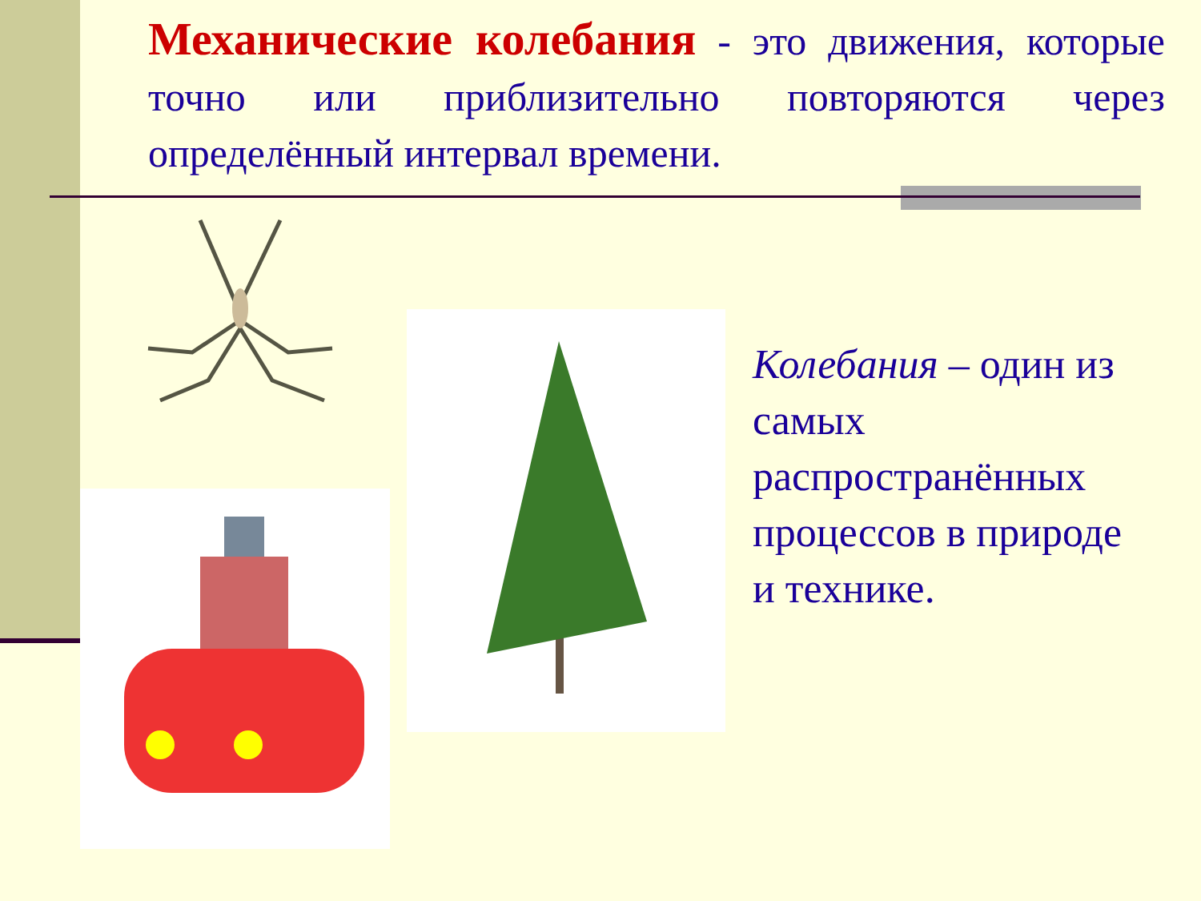Механические колебания - это движения, которые точно или приблизительно повторяются через определённый интервал времени.
Колебания – один из самых распространённых процессов в природе и технике.